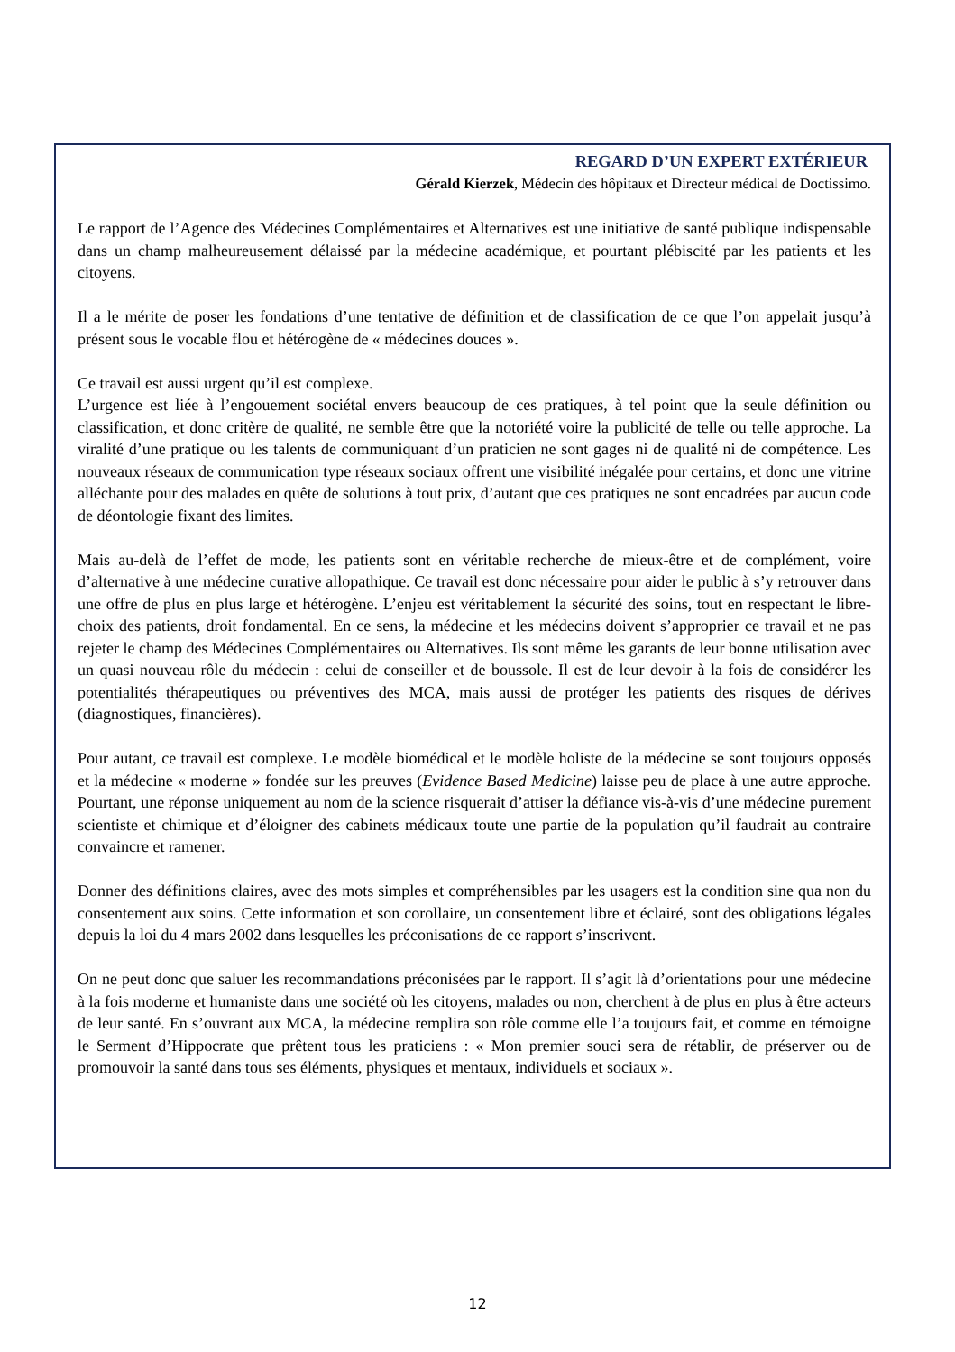REGARD D’UN EXPERT EXTÉRIEUR
Gérald Kierzek, Médecin des hôpitaux et Directeur médical de Doctissimo.
Le rapport de l’Agence des Médecines Complémentaires et Alternatives est une initiative de santé publique indispensable dans un champ malheureusement délaissé par la médecine académique, et pourtant plébiscité par les patients et les citoyens.
Il a le mérite de poser les fondations d’une tentative de définition et de classification de ce que l’on appelait jusqu’à présent sous le vocable flou et hétérogène de « médecines douces ».
Ce travail est aussi urgent qu’il est complexe.
L’urgence est liée à l’engouement sociétal envers beaucoup de ces pratiques, à tel point que la seule définition ou classification, et donc critère de qualité, ne semble être que la notoriété voire la publicité de telle ou telle approche. La viralité d’une pratique ou les talents de communiquant d’un praticien ne sont gages ni de qualité ni de compétence. Les nouveaux réseaux de communication type réseaux sociaux offrent une visibilité inégalée pour certains, et donc une vitrine alléchante pour des malades en quête de solutions à tout prix, d’autant que ces pratiques ne sont encadrées par aucun code de déontologie fixant des limites.
Mais au-delà de l’effet de mode, les patients sont en véritable recherche de mieux-être et de complément, voire d’alternative à une médecine curative allopathique. Ce travail est donc nécessaire pour aider le public à s’y retrouver dans une offre de plus en plus large et hétérogène. L’enjeu est véritablement la sécurité des soins, tout en respectant le libre-choix des patients, droit fondamental. En ce sens, la médecine et les médecins doivent s’approprier ce travail et ne pas rejeter le champ des Médecines Complémentaires ou Alternatives. Ils sont même les garants de leur bonne utilisation avec un quasi nouveau rôle du médecin : celui de conseiller et de boussole. Il est de leur devoir à la fois de considérer les potentialités thérapeutiques ou préventives des MCA, mais aussi de protéger les patients des risques de dérives (diagnostiques, financières).
Pour autant, ce travail est complexe. Le modèle biomédical et le modèle holiste de la médecine se sont toujours opposés et la médecine « moderne » fondée sur les preuves (Evidence Based Medicine) laisse peu de place à une autre approche. Pourtant, une réponse uniquement au nom de la science risquerait d’attiser la défiance vis-à-vis d’une médecine purement scientiste et chimique et d’éloigner des cabinets médicaux toute une partie de la population qu’il faudrait au contraire convaincre et ramener.
Donner des définitions claires, avec des mots simples et compréhensibles par les usagers est la condition sine qua non du consentement aux soins. Cette information et son corollaire, un consentement libre et éclairé, sont des obligations légales depuis la loi du 4 mars 2002 dans lesquelles les préconisations de ce rapport s’inscrivent.
On ne peut donc que saluer les recommandations préconisées par le rapport. Il s’agit là d’orientations pour une médecine à la fois moderne et humaniste dans une société où les citoyens, malades ou non, cherchent à de plus en plus à être acteurs de leur santé. En s’ouvrant aux MCA, la médecine remplira son rôle comme elle l’a toujours fait, et comme en témoigne le Serment d’Hippocrate que prêtent tous les praticiens : « Mon premier souci sera de rétablir, de préserver ou de promouvoir la santé dans tous ses éléments, physiques et mentaux, individuels et sociaux ».
12